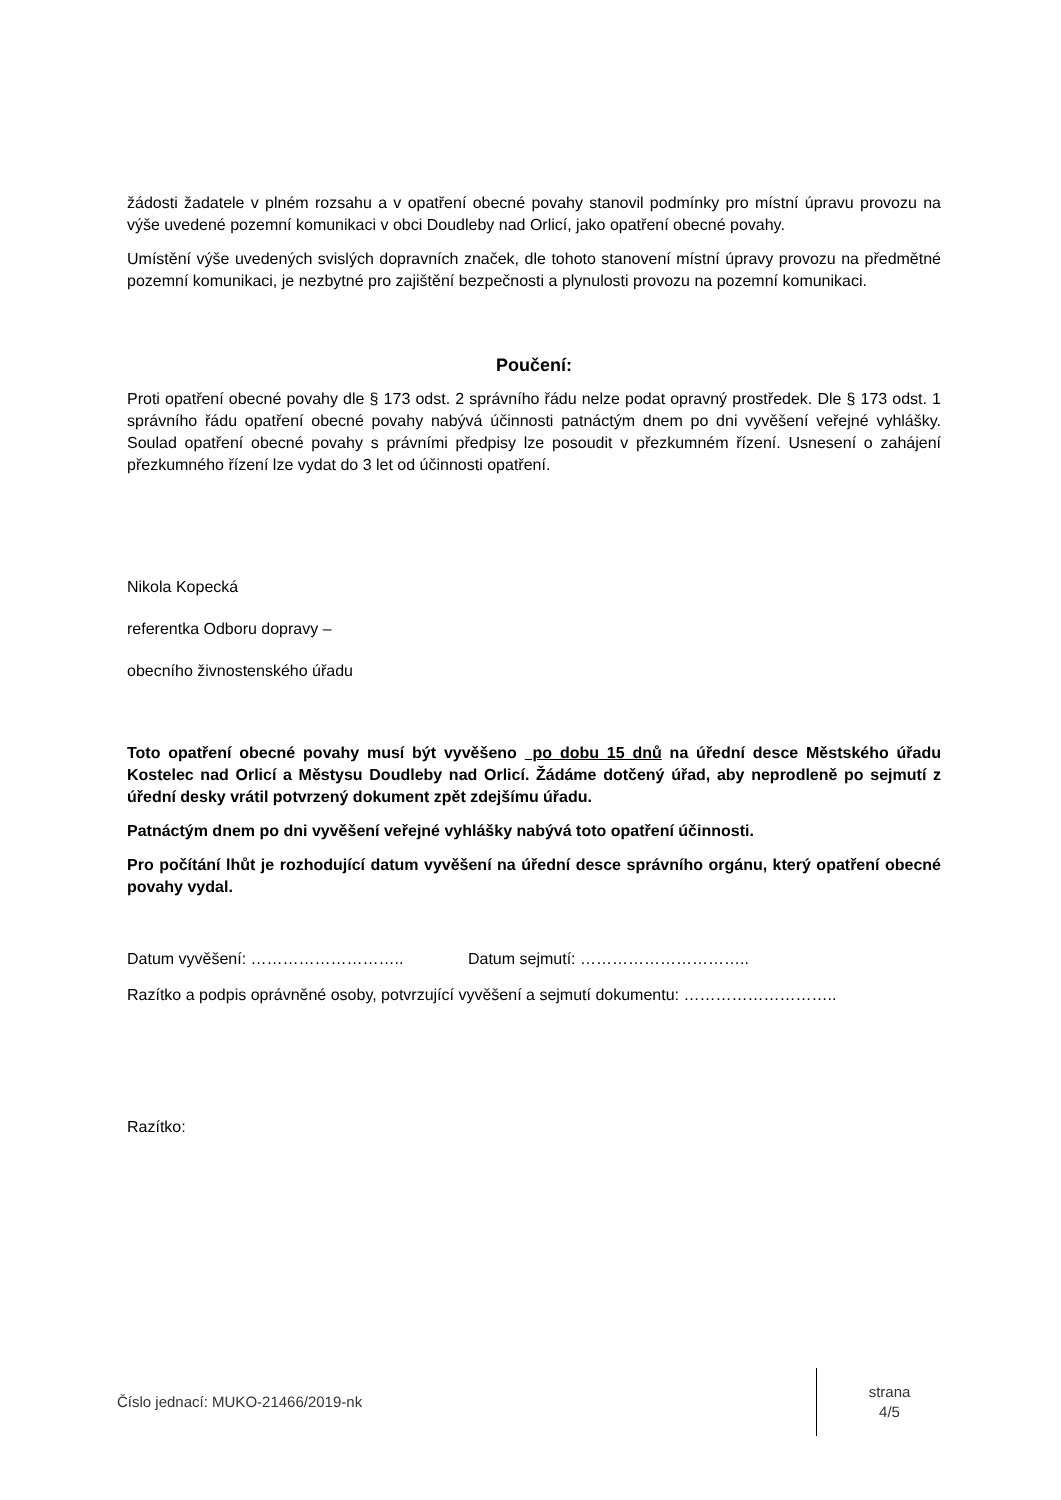žádosti žadatele v plném rozsahu a v opatření obecné povahy stanovil podmínky pro místní úpravu provozu na výše uvedené pozemní komunikaci v obci Doudleby nad Orlicí, jako opatření obecné povahy.
Umístění výše uvedených svislých dopravních značek, dle tohoto stanovení místní úpravy provozu na předmětné pozemní komunikaci, je nezbytné pro zajištění bezpečnosti a plynulosti provozu na pozemní komunikaci.
Poučení:
Proti opatření obecné povahy dle § 173 odst. 2 správního řádu nelze podat opravný prostředek. Dle § 173 odst. 1 správního řádu opatření obecné povahy nabývá účinnosti patnáctým dnem po dni vyvěšení veřejné vyhlášky. Soulad opatření obecné povahy s právními předpisy lze posoudit v přezkumném řízení. Usnesení o zahájení přezkumného řízení lze vydat do 3 let od účinnosti opatření.
Nikola Kopecká
referentka Odboru dopravy –
obecního živnostenského úřadu
Toto opatření obecné povahy musí být vyvěšeno po dobu 15 dnů na úřední desce Městského úřadu Kostelec nad Orlicí a Městysu Doudleby nad Orlicí. Žádáme dotčený úřad, aby neprodleně po sejmutí z úřední desky vrátil potvrzený dokument zpět zdejšímu úřadu.
Patnáctým dnem po dni vyvěšení veřejné vyhlášky nabývá toto opatření účinnosti.
Pro počítání lhůt je rozhodující datum vyvěšení na úřední desce správního orgánu, který opatření obecné povahy vydal.
Datum vyvěšení: ……………………….. Datum sejmutí: …………………………..
Razítko a podpis oprávněné osoby, potvrzující vyvěšení a sejmutí dokumentu: ………………………..
Razítko:
Číslo jednací: MUKO-21466/2019-nk
strana
4/5